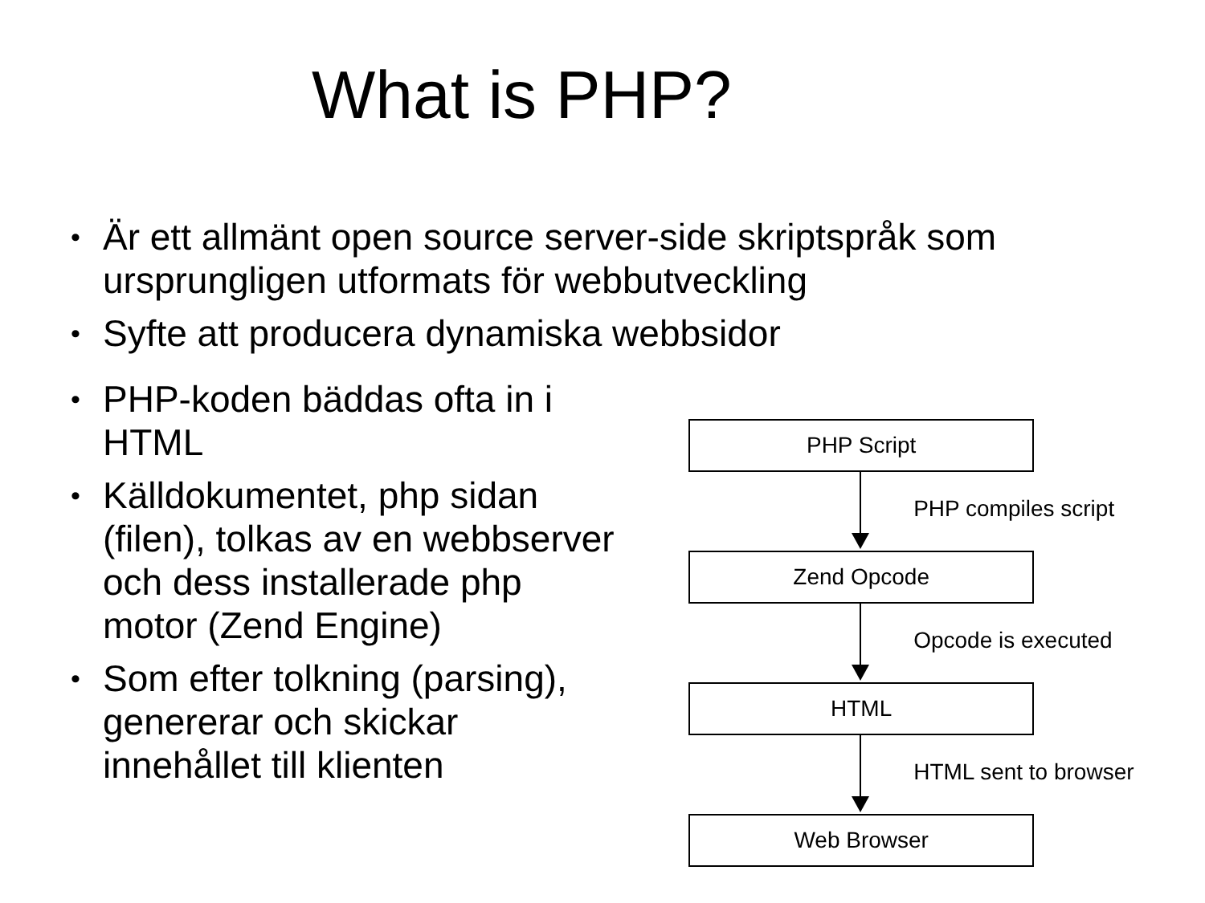What is PHP?
• Är ett allmänt open source server-side skriptspråk som ursprungligen utformats för webbutveckling
• Syfte att producera dynamiska webbsidor
• PHP-koden bäddas ofta in i HTML
• Källdokumentet, php sidan (filen), tolkas av en webbserver och dess installerade php motor (Zend Engine)
• Som efter tolkning (parsing), genererar och skickar innehållet till klienten
PHP Script
PHP compiles script
Zend Opcode
Opcode is executed
HTML
HTML sent to browser
Web Browser